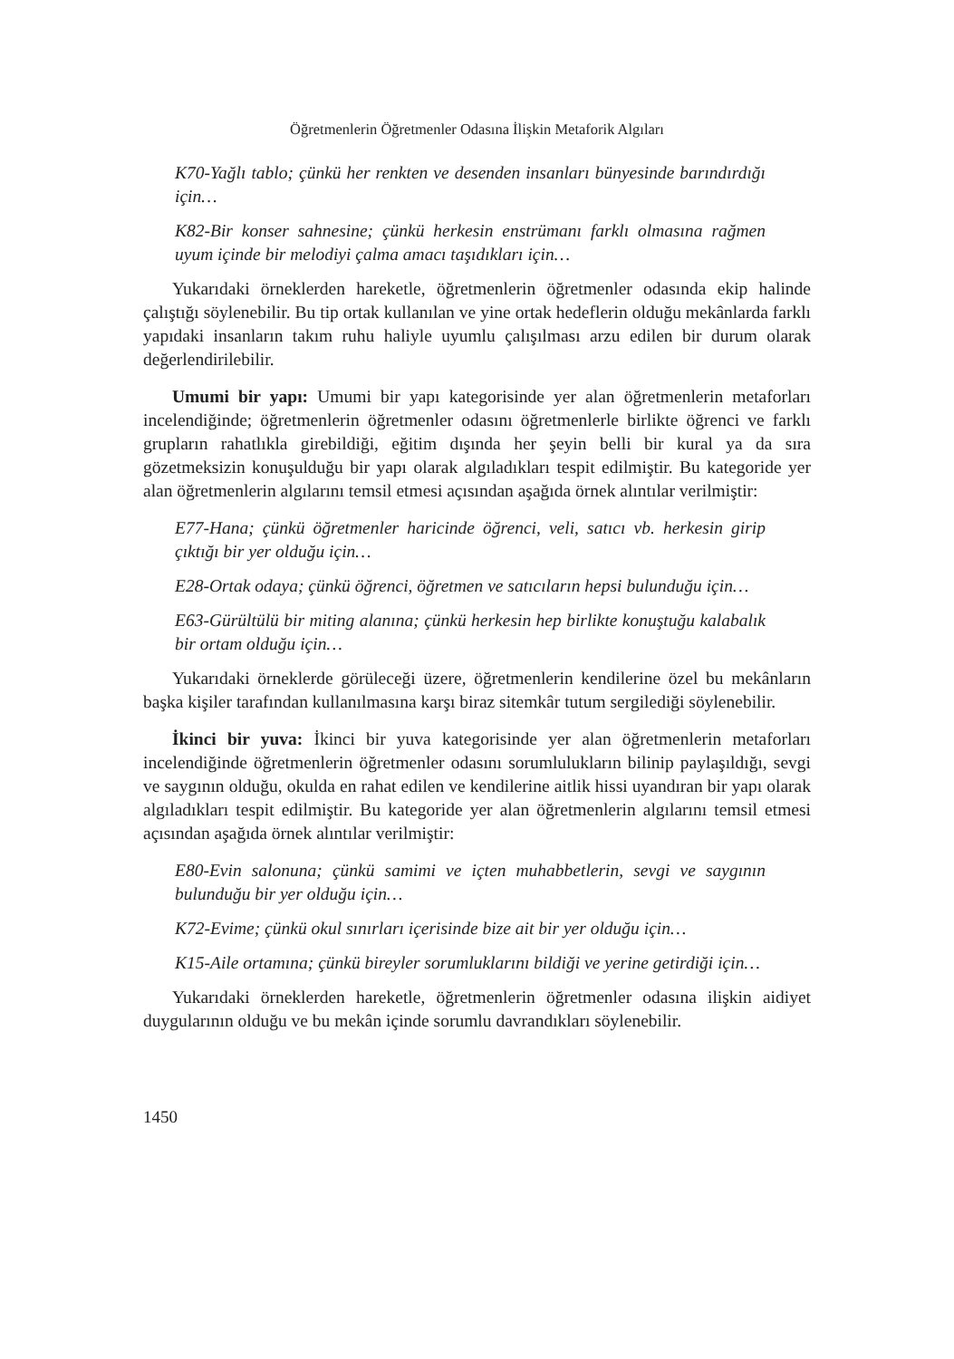Öğretmenlerin Öğretmenler Odasına İlişkin Metaforik Algıları
K70-Yağlı tablo; çünkü her renkten ve desenden insanları bünyesinde barındırdığı için…
K82-Bir konser sahnesine; çünkü herkesin enstrümanı farklı olmasına rağmen uyum içinde bir melodiyi çalma amacı taşıdıkları için…
Yukarıdaki örneklerden hareketle, öğretmenlerin öğretmenler odasında ekip halinde çalıştığı söylenebilir. Bu tip ortak kullanılan ve yine ortak hedeflerin olduğu mekânlarda farklı yapıdaki insanların takım ruhu haliyle uyumlu çalışılması arzu edilen bir durum olarak değerlendirilebilir.
Umumi bir yapı: Umumi bir yapı kategorisinde yer alan öğretmenlerin metaforları incelendiğinde; öğretmenlerin öğretmenler odasını öğretmenlerle birlikte öğrenci ve farklı grupların rahatlıkla girebildiği, eğitim dışında her şeyin belli bir kural ya da sıra gözetmeksizin konuşulduğu bir yapı olarak algıladıkları tespit edilmiştir. Bu kategoride yer alan öğretmenlerin algılarını temsil etmesi açısından aşağıda örnek alıntılar verilmiştir:
E77-Hana; çünkü öğretmenler haricinde öğrenci, veli, satıcı vb. herkesin girip çıktığı bir yer olduğu için…
E28-Ortak odaya; çünkü öğrenci, öğretmen ve satıcıların hepsi bulunduğu için…
E63-Gürültülü bir miting alanına; çünkü herkesin hep birlikte konuştuğu kalabalık bir ortam olduğu için…
Yukarıdaki örneklerde görüleceği üzere, öğretmenlerin kendilerine özel bu mekânların başka kişiler tarafından kullanılmasına karşı biraz sitemkâr tutum sergilediği söylenebilir.
İkinci bir yuva: İkinci bir yuva kategorisinde yer alan öğretmenlerin metaforları incelendiğinde öğretmenlerin öğretmenler odasını sorumlulukların bilinip paylaşıldığı, sevgi ve saygının olduğu, okulda en rahat edilen ve kendilerine aitlik hissi uyandıran bir yapı olarak algıladıkları tespit edilmiştir. Bu kategoride yer alan öğretmenlerin algılarını temsil etmesi açısından aşağıda örnek alıntılar verilmiştir:
E80-Evin salonuna; çünkü samimi ve içten muhabbetlerin, sevgi ve saygının bulunduğu bir yer olduğu için…
K72-Evime; çünkü okul sınırları içerisinde bize ait bir yer olduğu için…
K15-Aile ortamına; çünkü bireyler sorumluklarını bildiği ve yerine getirdiği için…
Yukarıdaki örneklerden hareketle, öğretmenlerin öğretmenler odasına ilişkin aidiyet duygularının olduğu ve bu mekân içinde sorumlu davrandıkları söylenebilir.
1450